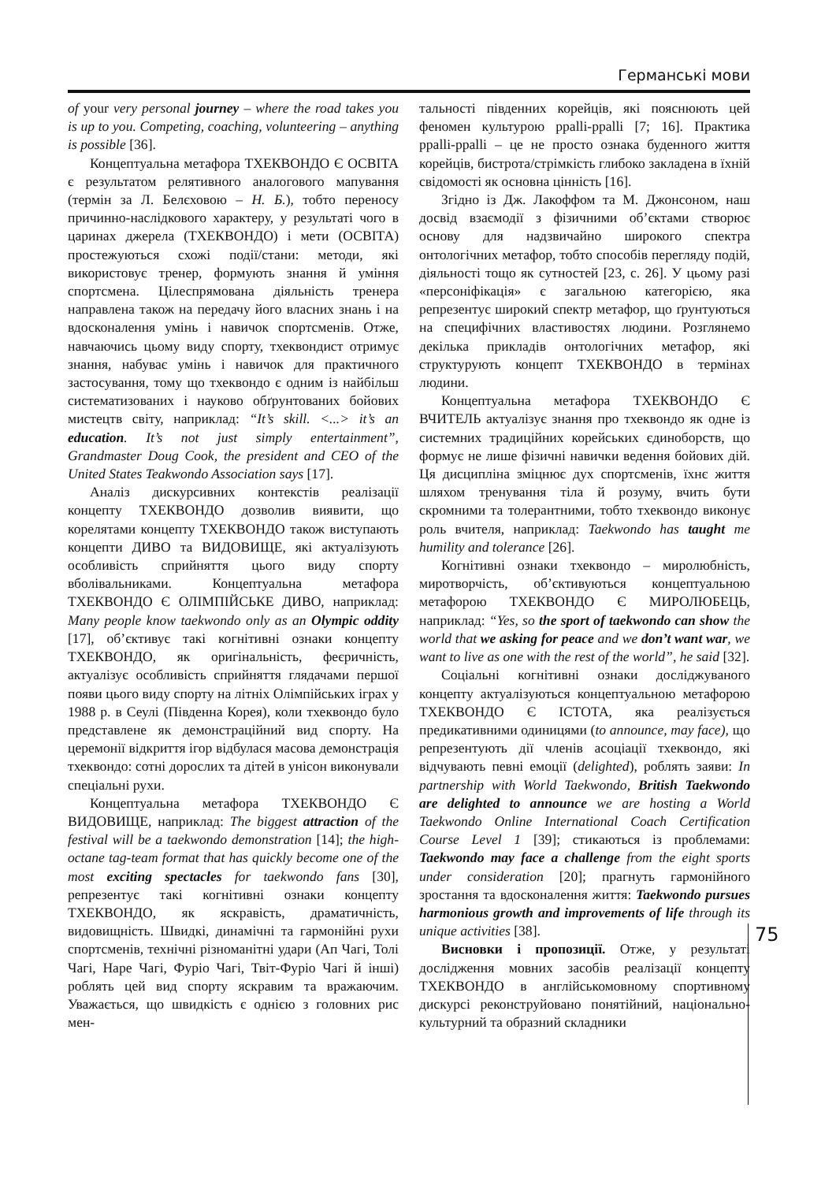Германські мови
of your very personal journey – where the road takes you is up to you. Competing, coaching, volunteering – anything is possible [36].
Концептуальна метафора ТХЕКВОНДО Є ОСВІТА є результатом релятивного аналогового мапування (термін за Л. Белєховою – Н. Б.), тобто переносу причинно-наслідкового характеру, у результаті чого в царинах джерела (ТХЕКВОНДО) і мети (ОСВІТА) простежуються схожі події/стани: методи, які використовує тренер, формують знання й уміння спортсмена. Цілеспрямована діяльність тренера направлена також на передачу його власних знань і на вдосконалення умінь і навичок спортсменів. Отже, навчаючись цьому виду спорту, тхеквондист отримує знання, набуває умінь і навичок для практичного застосування, тому що тхеквондо є одним із найбільш систематизованих і науково обґрунтованих бойових мистецтв світу, наприклад: “It’s skill. <...> it’s an education. It’s not just simply entertainment”, Grandmaster Doug Cook, the president and CEO of the United States Teakwondo Association says [17].
Аналіз дискурсивних контекстів реалізації концепту ТХЕКВОНДО дозволив виявити, що корелятами концепту ТХЕКВОНДО також виступають концепти ДИВО та ВИДОВИЩЕ, які актуалізують особливість сприйняття цього виду спорту вболівальниками. Концептуальна метафора ТХЕКВОНДО Є ОЛІМПІЙСЬКЕ ДИВО, наприклад: Many people know taekwondo only as an Olympic oddity [17], об’єктивує такі когнітивні ознаки концепту ТХЕКВОНДО, як оригінальність, феєричність, актуалізує особливість сприйняття глядачами першої появи цього виду спорту на літніх Олімпійських іграх у 1988 р. в Сеулі (Південна Корея), коли тхеквондо було представлене як демонстраційний вид спорту. На церемонії відкриття ігор відбулася масова демонстрація тхеквондо: сотні дорослих та дітей в унісон виконували спеціальні рухи.
Концептуальна метафора ТХЕКВОНДО Є ВИДОВИЩЕ, наприклад: The biggest attraction of the festival will be a taekwondo demonstration [14]; the high-octane tag-team format that has quickly become one of the most exciting spectacles for taekwondo fans [30], репрезентує такі когнітивні ознаки концепту ТХЕКВОНДО, як яскравість, драматичність, видовищність. Швидкі, динамічні та гармонійні рухи спортсменів, технічні різноманітні удари (Ап Чагі, Толі Чагі, Наре Чагі, Фуріо Чагі, Твіт-Фуріо Чагі й інші) роблять цей вид спорту яскравим та вражаючим. Уважається, що швидкість є однією з головних рис мен-
тальності південних корейців, які пояснюють цей феномен культурою ppalli-ppalli [7; 16]. Практика ppalli-ppalli – це не просто ознака буденного життя корейців, бистрота/стрімкість глибоко закладена в їхній свідомості як основна цінність [16].
Згідно із Дж. Лакоффом та М. Джонсоном, наш досвід взаємодії з фізичними об’єктами створює основу для надзвичайно широкого спектра онтологічних метафор, тобто способів перегляду подій, діяльності тощо як сутностей [23, с. 26]. У цьому разі «персоніфікація» є загальною категорією, яка репрезентує широкий спектр метафор, що ґрунтуються на специфічних властивостях людини. Розглянемо декілька прикладів онтологічних метафор, які структурують концепт ТХЕКВОНДО в термінах людини.
Концептуальна метафора ТХЕКВОНДО Є ВЧИТЕЛЬ актуалізує знання про тхеквондо як одне із системних традиційних корейських єдиноборств, що формує не лише фізичні навички ведення бойових дій. Ця дисципліна зміцнює дух спортсменів, їхнє життя шляхом тренування тіла й розуму, вчить бути скромними та толерантними, тобто тхеквондо виконує роль вчителя, наприклад: Taekwondo has taught me humility and tolerance [26].
Когнітивні ознаки тхеквондо – миролюбність, миротворчість, об’єктивуються концептуальною метафорою ТХЕКВОНДО Є МИРОЛЮБЕЦЬ, наприклад: “Yes, so the sport of taekwondo can show the world that we asking for peace and we don’t want war, we want to live as one with the rest of the world”, he said [32].
Соціальні когнітивні ознаки досліджуваного концепту актуалізуються концептуальною метафорою ТХЕКВОНДО Є ІСТОТА, яка реалізується предикативними одиницями (to announce, may face), що репрезентують дії членів асоціації тхеквондо, які відчувають певні емоції (delighted), роблять заяви: In partnership with World Taekwondo, British Taekwondo are delighted to announce we are hosting a World Taekwondo Online International Coach Certification Course Level 1 [39]; стикаються із проблемами: Taekwondo may face a challenge from the eight sports under consideration [20]; прагнуть гармонійного зростання та вдосконалення життя: Taekwondo pursues harmonious growth and improvements of life through its unique activities [38].
Висновки і пропозиції. Отже, у результаті дослідження мовних засобів реалізації концепту ТХЕКВОНДО в англійськомовному спортивному дискурсі реконструйовано понятійний, національно-культурний та образний складники
75